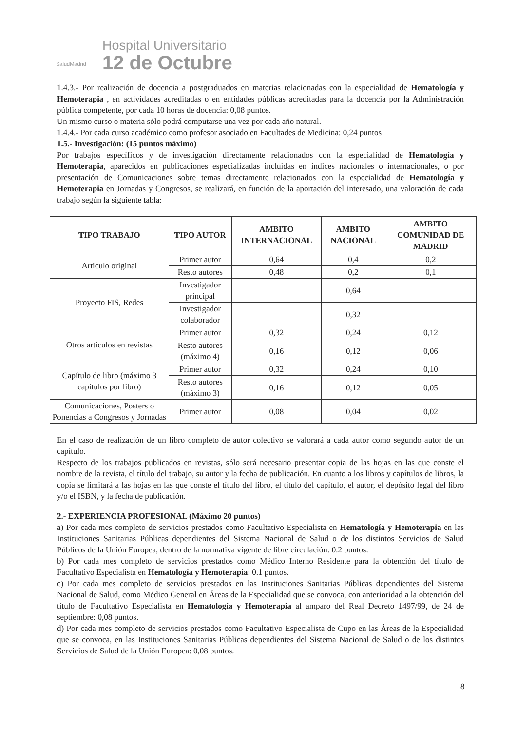SaludMadrid
Hospital Universitario
12 de Octubre
1.4.3.- Por realización de docencia a postgraduados en materias relacionadas con la especialidad de Hematología y Hemoterapia , en actividades acreditadas o en entidades públicas acreditadas para la docencia por la Administración pública competente, por cada 10 horas de docencia: 0,08 puntos.
Un mismo curso o materia sólo podrá computarse una vez por cada año natural.
1.4.4.- Por cada curso académico como profesor asociado en Facultades de Medicina: 0,24 puntos
1.5.- Investigación: (15 puntos máximo)
Por trabajos específicos y de investigación directamente relacionados con la especialidad de Hematología y Hemoterapia, aparecidos en publicaciones especializadas incluidas en índices nacionales o internacionales, o por presentación de Comunicaciones sobre temas directamente relacionados con la especialidad de Hematología y Hemoterapia en Jornadas y Congresos, se realizará, en función de la aportación del interesado, una valoración de cada trabajo según la siguiente tabla:
| TIPO TRABAJO | TIPO AUTOR | AMBITO INTERNACIONAL | AMBITO NACIONAL | AMBITO COMUNIDAD DE MADRID |
| --- | --- | --- | --- | --- |
| Articulo original | Primer autor | 0,64 | 0,4 | 0,2 |
| | Resto autores | 0,48 | 0,2 | 0,1 |
| Proyecto FIS, Redes | Investigador principal | | 0,64 | |
| | Investigador colaborador | | 0,32 | |
| Otros artículos en revistas | Primer autor | 0,32 | 0,24 | 0,12 |
| | Resto autores (máximo 4) | 0,16 | 0,12 | 0,06 |
| Capítulo de libro (máximo 3 capítulos por libro) | Primer autor | 0,32 | 0,24 | 0,10 |
| | Resto autores (máximo 3) | 0,16 | 0,12 | 0,05 |
| Comunicaciones, Posters o Ponencias a Congresos y Jornadas | Primer autor | 0,08 | 0,04 | 0,02 |
En el caso de realización de un libro completo de autor colectivo se valorará a cada autor como segundo autor de un capítulo.
Respecto de los trabajos publicados en revistas, sólo será necesario presentar copia de las hojas en las que conste el nombre de la revista, el título del trabajo, su autor y la fecha de publicación. En cuanto a los libros y capítulos de libros, la copia se limitará a las hojas en las que conste el título del libro, el título del capítulo, el autor, el depósito legal del libro y/o el ISBN, y la fecha de publicación.
2.- EXPERIENCIA PROFESIONAL (Máximo 20 puntos)
a) Por cada mes completo de servicios prestados como Facultativo Especialista en Hematología y Hemoterapia en las Instituciones Sanitarias Públicas dependientes del Sistema Nacional de Salud o de los distintos Servicios de Salud Públicos de la Unión Europea, dentro de la normativa vigente de libre circulación: 0.2 puntos.
b) Por cada mes completo de servicios prestados como Médico Interno Residente para la obtención del título de Facultativo Especialista en Hematología y Hemoterapia: 0.1 puntos.
c) Por cada mes completo de servicios prestados en las Instituciones Sanitarias Públicas dependientes del Sistema Nacional de Salud, como Médico General en Áreas de la Especialidad que se convoca, con anterioridad a la obtención del título de Facultativo Especialista en Hematología y Hemoterapia al amparo del Real Decreto 1497/99, de 24 de septiembre: 0,08 puntos.
d) Por cada mes completo de servicios prestados como Facultativo Especialista de Cupo en las Áreas de la Especialidad que se convoca, en las Instituciones Sanitarias Públicas dependientes del Sistema Nacional de Salud o de los distintos Servicios de Salud de la Unión Europea: 0,08 puntos.
8